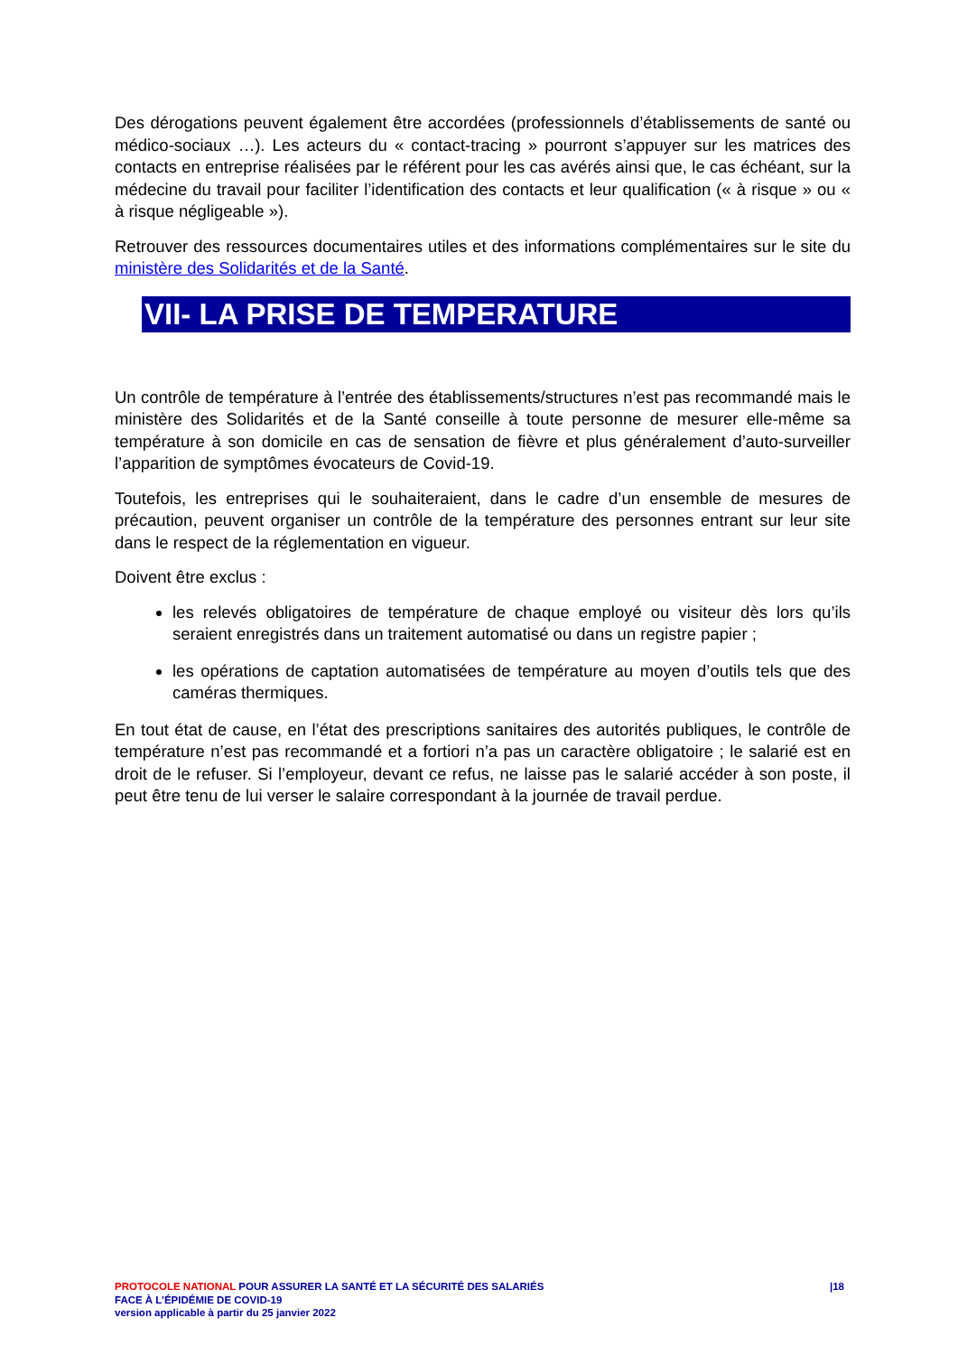Des dérogations peuvent également être accordées (professionnels d’établissements de santé ou médico-sociaux …). Les acteurs du « contact-tracing » pourront s’appuyer sur les matrices des contacts en entreprise réalisées par le référent pour les cas avérés ainsi que, le cas échéant, sur la médecine du travail pour faciliter l’identification des contacts et leur qualification (« à risque » ou « à risque négligeable »).
Retrouver des ressources documentaires utiles et des informations complémentaires sur le site du ministère des Solidarités et de la Santé.
VII- LA PRISE DE TEMPERATURE
Un contrôle de température à l’entrée des établissements/structures n’est pas recommandé mais le ministère des Solidarités et de la Santé conseille à toute personne de mesurer elle-même sa température à son domicile en cas de sensation de fièvre et plus généralement d’auto-surveiller l’apparition de symptômes évocateurs de Covid-19.
Toutefois, les entreprises qui le souhaiteraient, dans le cadre d’un ensemble de mesures de précaution, peuvent organiser un contrôle de la température des personnes entrant sur leur site dans le respect de la réglementation en vigueur.
Doivent être exclus :
les relevés obligatoires de température de chaque employé ou visiteur dès lors qu’ils seraient enregistrés dans un traitement automatisé ou dans un registre papier ;
les opérations de captation automatisées de température au moyen d’outils tels que des caméras thermiques.
En tout état de cause, en l’état des prescriptions sanitaires des autorités publiques, le contrôle de température n’est pas recommandé et a fortiori n’a pas un caractère obligatoire ; le salarié est en droit de le refuser. Si l’employeur, devant ce refus, ne laisse pas le salarié accéder à son poste, il peut être tenu de lui verser le salaire correspondant à la journée de travail perdue.
|18 PROTOCOLE NATIONAL POUR ASSURER LA SANTÉ ET LA SÉCURITÉ DES SALARIÉS
FACE À L’ÉPIDÉMIE DE COVID-19
version applicable à partir du 25 janvier 2022